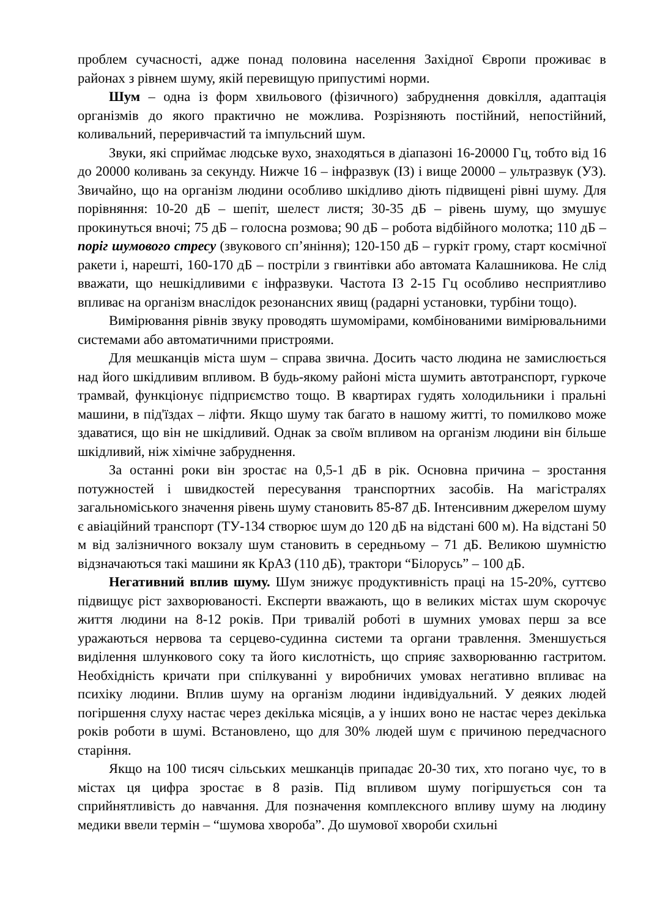проблем сучасності, адже понад половина населення Західної Європи проживає в районах з рівнем шуму, якій перевищую припустимі норми.
Шум – одна із форм хвильового (фізичного) забруднення довкілля, адаптація організмів до якого практично не можлива. Розрізняють постійний, непостійний, коливальний, переривчастий та імпульсний шум.
Звуки, які сприймає людське вухо, знаходяться в діапазоні 16-20000 Гц, тобто від 16 до 20000 коливань за секунду. Нижче 16 – інфразвук (ІЗ) і вище 20000 – ультразвук (УЗ). Звичайно, що на організм людини особливо шкідливо діють підвищені рівні шуму. Для порівняння: 10-20 дБ – шепіт, шелест листя; 30-35 дБ – рівень шуму, що змушує прокинуться вночі; 75 дБ – голосна розмова; 90 дБ – робота відбійного молотка; 110 дБ – поріг шумового стресу (звукового сп’яніння); 120-150 дБ – гуркіт грому, старт космічної ракети і, нарешті, 160-170 дБ – постріли з гвинтівки або автомата Калашникова. Не слід вважати, що нешкідливими є інфразвуки. Частота ІЗ 2-15 Гц особливо несприятливо впливає на організм внаслідок резонансних явищ (радарні установки, турбіни тощо).
Вимірювання рівнів звуку проводять шумомірами, комбінованими вимірювальними системами або автоматичними пристроями.
Для мешканців міста шум – справа звична. Досить часто людина не замислюється над його шкідливим впливом. В будь-якому районі міста шумить автотранспорт, гуркоче трамвай, функціонує підприємство тощо. В квартирах гудять холодильники і пральні машини, в під'їздах – ліфти. Якщо шуму так багато в нашому житті, то помилково може здаватися, що він не шкідливий. Однак за своїм впливом на організм людини він більше шкідливий, ніж хімічне забруднення.
За останні роки він зростає на 0,5-1 дБ в рік. Основна причина – зростання потужностей і швидкостей пересування транспортних засобів. На магістралях загальноміського значення рівень шуму становить 85-87 дБ. Інтенсивним джерелом шуму є авіаційний транспорт (ТУ-134 створює шум до 120 дБ на відстані 600 м). На відстані 50 м від залізничного вокзалу шум становить в середньому – 71 дБ. Великою шумністю відзначаються такі машини як КрАЗ (110 дБ), трактори “Білорусь” – 100 дБ.
Негативний вплив шуму. Шум знижує продуктивність праці на 15-20%, суттєво підвищує ріст захворюваності. Експерти вважають, що в великих містах шум скорочує життя людини на 8-12 років. При тривалій роботі в шумних умовах перш за все уражаються нервова та серцево-судинна системи та органи травлення. Зменшується виділення шлункового соку та його кислотність, що сприяє захворюванню гастритом. Необхідність кричати при спілкуванні у виробничих умовах негативно впливає на психіку людини. Вплив шуму на організм людини індивідуальний. У деяких людей погіршення слуху настає через декілька місяців, а у інших воно не настає через декілька років роботи в шумі. Встановлено, що для 30% людей шум є причиною передчасного старіння.
Якщо на 100 тисяч сільських мешканців припадає 20-30 тих, хто погано чує, то в містах ця цифра зростає в 8 разів. Під впливом шуму погіршується сон та сприйнятливість до навчання. Для позначення комплексного впливу шуму на людину медики ввели термін – “шумова хвороба”. До шумової хвороби схильні